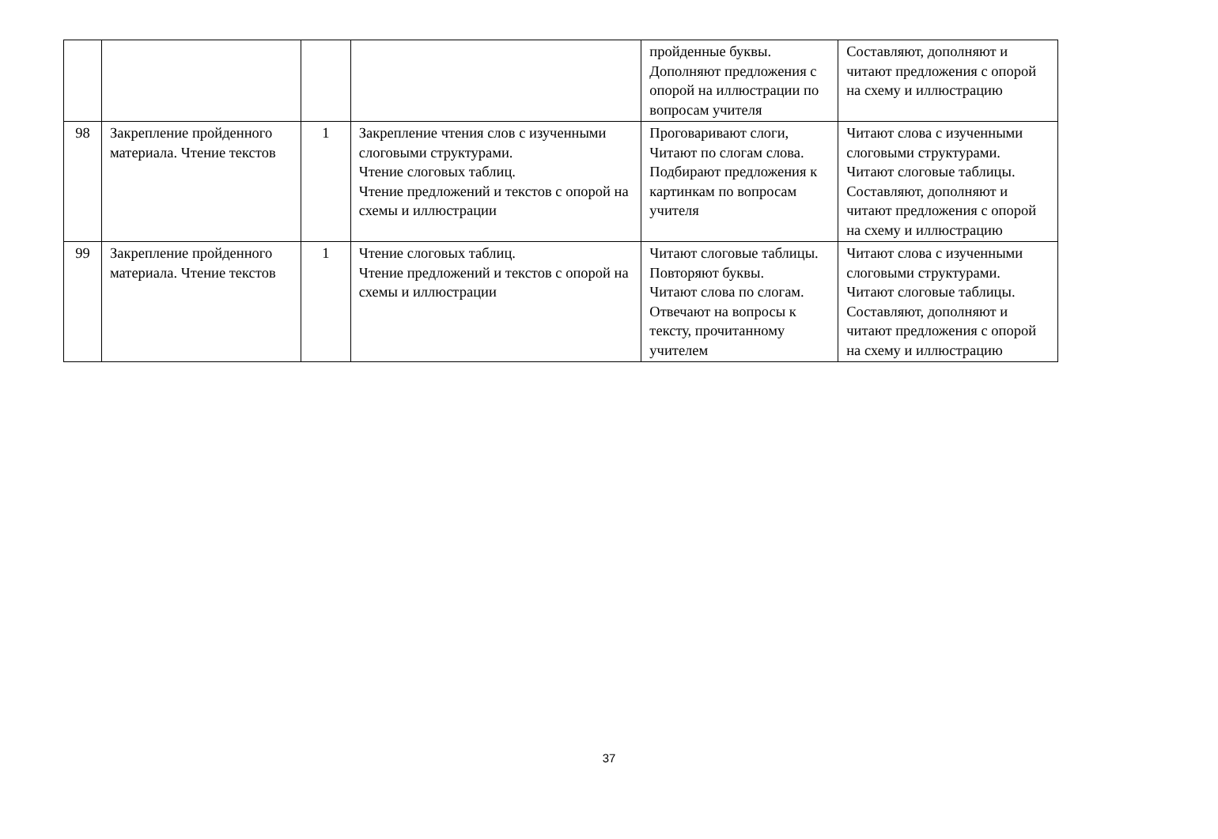| | | | | пройденные буквы. Дополняют предложения с опорой на иллюстрации по вопросам учителя | Составляют, дополняют и читают предложения с опорой на схему и иллюстрацию |
| 98 | Закрепление пройденного материала. Чтение текстов | 1 | Закрепление чтения слов с изученными слоговыми структурами. Чтение слоговых таблиц. Чтение предложений и текстов с опорой на схемы и иллюстрации | Проговаривают слоги, Читают по слогам слова. Подбирают предложения к картинкам по вопросам учителя | Читают слова с изученными слоговыми структурами. Читают слоговые таблицы. Составляют, дополняют и читают предложения с опорой на схему и иллюстрацию |
| 99 | Закрепление пройденного материала. Чтение текстов | 1 | Чтение слоговых таблиц. Чтение предложений и текстов с опорой на схемы и иллюстрации | Читают слоговые таблицы. Повторяют буквы. Читают слова по слогам. Отвечают на вопросы к тексту, прочитанному учителем | Читают слова с изученными слоговыми структурами. Читают слоговые таблицы. Составляют, дополняют и читают предложения с опорой на схему и иллюстрацию |
37